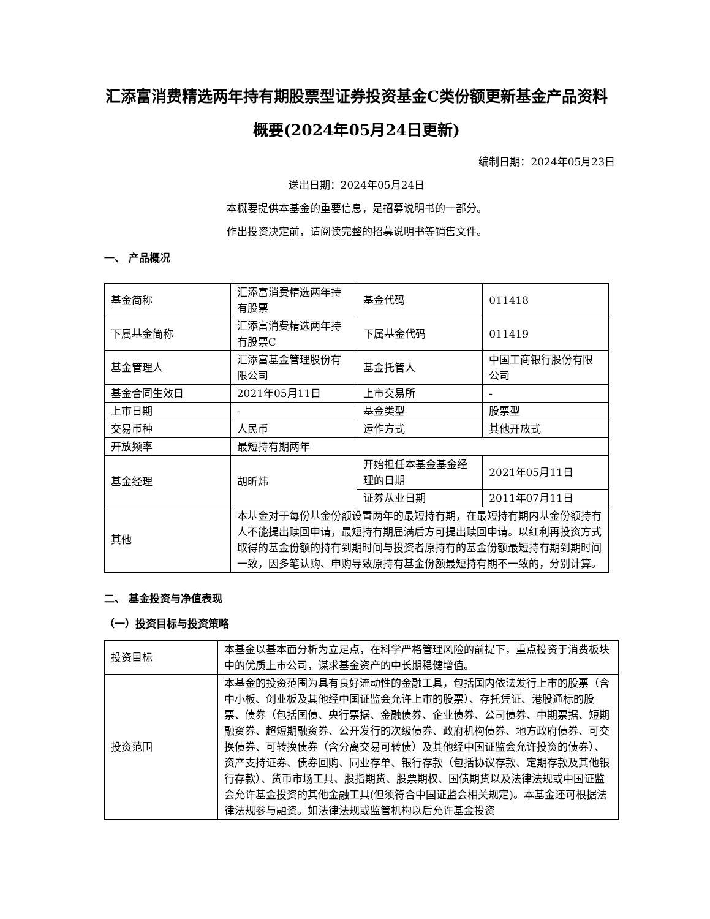汇添富消费精选两年持有期股票型证券投资基金C类份额更新基金产品资料概要(2024年05月24日更新)
编制日期：2024年05月23日
送出日期：2024年05月24日
本概要提供本基金的重要信息，是招募说明书的一部分。
作出投资决定前，请阅读完整的招募说明书等销售文件。
一、 产品概况
| 基金简称 | 汇添富消费精选两年持有股票 | 基金代码 | 011418 |
| 下属基金简称 | 汇添富消费精选两年持有股票C | 下属基金代码 | 011419 |
| 基金管理人 | 汇添富基金管理股份有限公司 | 基金托管人 | 中国工商银行股份有限公司 |
| 基金合同生效日 | 2021年05月11日 | 上市交易所 | - |
| 上市日期 | - | 基金类型 | 股票型 |
| 交易币种 | 人民币 | 运作方式 | 其他开放式 |
| 开放频率 | 最短持有期两年 | | |
| 基金经理 | 胡昕炜 | 开始担任本基金基金经理的日期 | 2021年05月11日 |
| | | 证券从业日期 | 2011年07月11日 |
| 其他 | 本基金对于每份基金份额设置两年的最短持有期，在最短持有期内基金份额持有人不能提出赎回申请，最短持有期届满后方可提出赎回申请。以红利再投资方式取得的基金份额的持有到期时间与投资者原持有的基金份额最短持有期到期时间一致，因多笔认购、申购导致原持有基金份额最短持有期不一致的，分别计算。 | | |
二、 基金投资与净值表现
（一）投资目标与投资策略
| 投资目标 | 本基金以基本面分析为立足点，在科学严格管理风险的前提下，重点投资于消费板块中的优质上市公司，谋求基金资产的中长期稳健增值。 |
| 投资范围 | 本基金的投资范围为具有良好流动性的金融工具，包括国内依法发行上市的股票（含中小板、创业板及其他经中国证监会允许上市的股票）、存托凭证、港股通标的股票、债券（包括国债、央行票据、金融债券、企业债券、公司债券、中期票据、短期融资券、超短期融资券、公开发行的次级债券、政府机构债券、地方政府债券、可交换债券、可转换债券（含分离交易可转债）及其他经中国证监会允许投资的债券）、资产支持证券、债券回购、同业存单、银行存款（包括协议存款、定期存款及其他银行存款）、货币市场工具、股指期货、股票期权、国债期货以及法律法规或中国证监会允许基金投资的其他金融工具(但须符合中国证监会相关规定)。本基金还可根据法律法规参与融资。如法律法规或监管机构以后允许基金投资 |